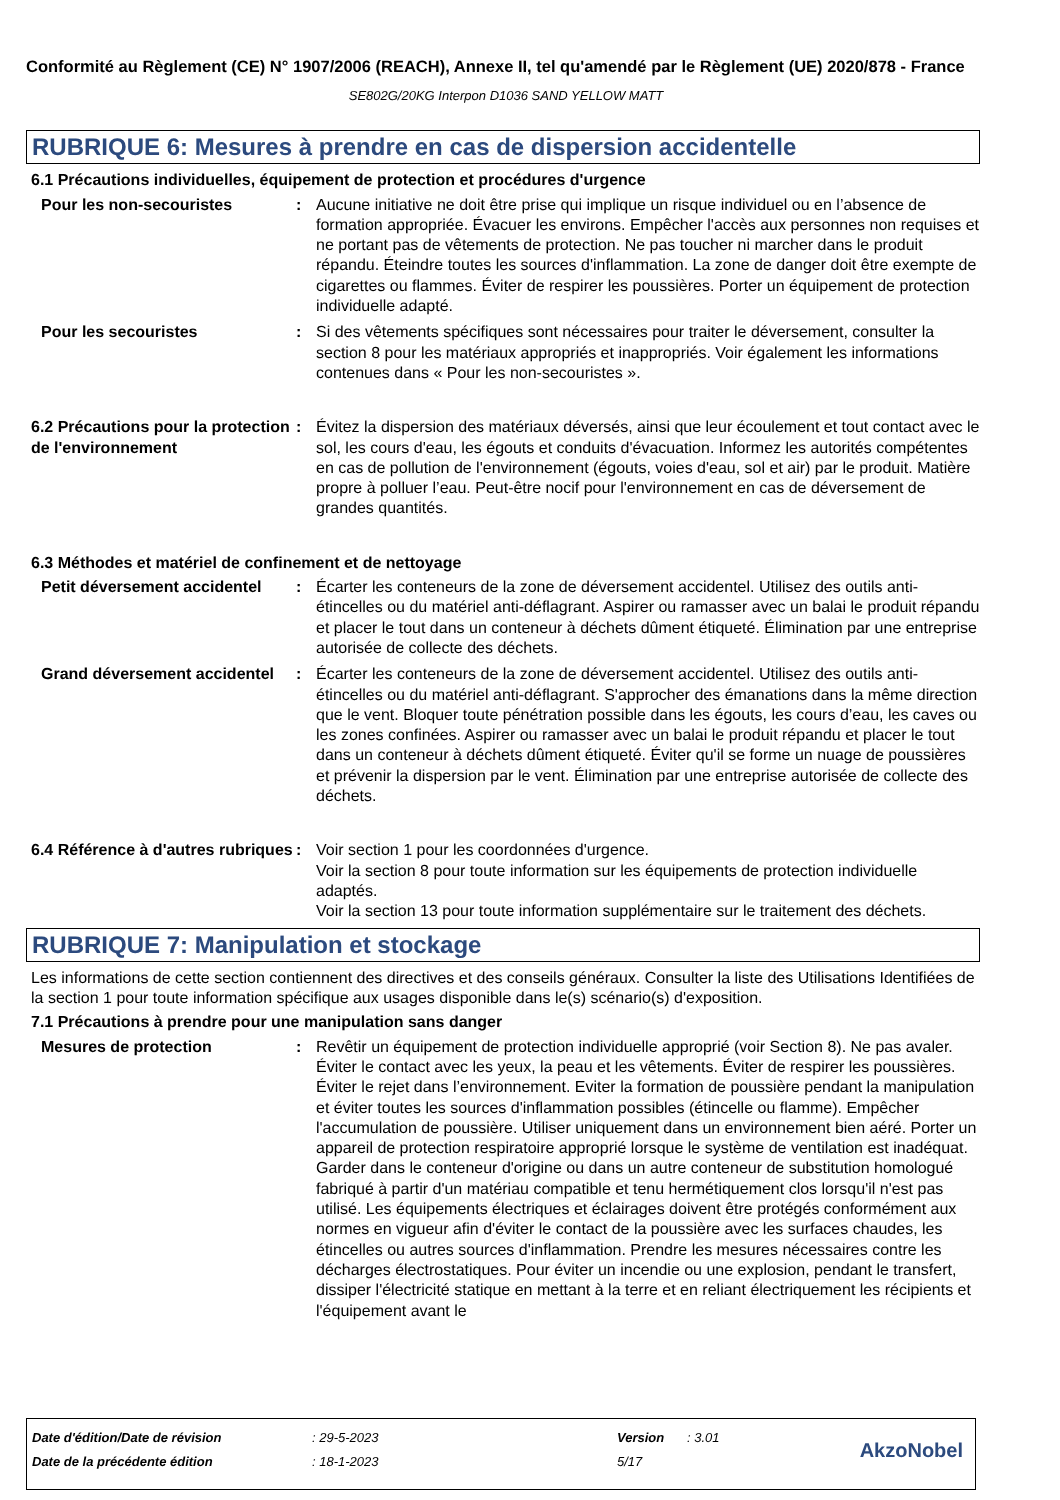Conformité au Règlement (CE) N° 1907/2006 (REACH), Annexe II, tel qu'amendé par le Règlement (UE) 2020/878 - France
SE802G/20KG Interpon D1036 SAND YELLOW MATT
RUBRIQUE 6: Mesures à prendre en cas de dispersion accidentelle
6.1 Précautions individuelles, équipement de protection et procédures d'urgence
Pour les non-secouristes : Aucune initiative ne doit être prise qui implique un risque individuel ou en l’absence de formation appropriée. Évacuer les environs. Empêcher l'accès aux personnes non requises et ne portant pas de vêtements de protection. Ne pas toucher ni marcher dans le produit répandu. Éteindre toutes les sources d'inflammation. La zone de danger doit être exempte de cigarettes ou flammes. Éviter de respirer les poussières. Porter un équipement de protection individuelle adapté.
Pour les secouristes : Si des vêtements spécifiques sont nécessaires pour traiter le déversement, consulter la section 8 pour les matériaux appropriés et inappropriés. Voir également les informations contenues dans « Pour les non-secouristes ».
6.2 Précautions pour la protection de l'environnement
: Évitez la dispersion des matériaux déversés, ainsi que leur écoulement et tout contact avec le sol, les cours d'eau, les égouts et conduits d'évacuation. Informez les autorités compétentes en cas de pollution de l'environnement (égouts, voies d'eau, sol et air) par le produit. Matière propre à polluer l’eau. Peut-être nocif pour l'environnement en cas de déversement de grandes quantités.
6.3 Méthodes et matériel de confinement et de nettoyage
Petit déversement accidentel
: Écarter les conteneurs de la zone de déversement accidentel. Utilisez des outils anti-étincelles ou du matériel anti-déflagrant. Aspirer ou ramasser avec un balai le produit répandu et placer le tout dans un conteneur à déchets dûment étiqueté. Élimination par une entreprise autorisée de collecte des déchets.
Grand déversement accidentel
: Écarter les conteneurs de la zone de déversement accidentel. Utilisez des outils anti-étincelles ou du matériel anti-déflagrant. S'approcher des émanations dans la même direction que le vent. Bloquer toute pénétration possible dans les égouts, les cours d’eau, les caves ou les zones confinées. Aspirer ou ramasser avec un balai le produit répandu et placer le tout dans un conteneur à déchets dûment étiqueté. Éviter qu'il se forme un nuage de poussières et prévenir la dispersion par le vent. Élimination par une entreprise autorisée de collecte des déchets.
6.4 Référence à d'autres rubriques
: Voir section 1 pour les coordonnées d'urgence.
Voir la section 8 pour toute information sur les équipements de protection individuelle adaptés.
Voir la section 13 pour toute information supplémentaire sur le traitement des déchets.
RUBRIQUE 7: Manipulation et stockage
Les informations de cette section contiennent des directives et des conseils généraux. Consulter la liste des Utilisations Identifiées de la section 1 pour toute information spécifique aux usages disponible dans le(s) scénario(s) d'exposition.
7.1 Précautions à prendre pour une manipulation sans danger
Mesures de protection : Revêtir un équipement de protection individuelle approprié (voir Section 8). Ne pas avaler. Éviter le contact avec les yeux, la peau et les vêtements. Éviter de respirer les poussières. Éviter le rejet dans l’environnement. Eviter la formation de poussière pendant la manipulation et éviter toutes les sources d'inflammation possibles (étincelle ou flamme). Empêcher l'accumulation de poussière. Utiliser uniquement dans un environnement bien aéré. Porter un appareil de protection respiratoire approprié lorsque le système de ventilation est inadéquat. Garder dans le conteneur d'origine ou dans un autre conteneur de substitution homologué fabriqué à partir d'un matériau compatible et tenu hermétiquement clos lorsqu'il n'est pas utilisé. Les équipements électriques et éclairages doivent être protégés conformément aux normes en vigueur afin d'éviter le contact de la poussière avec les surfaces chaudes, les étincelles ou autres sources d'inflammation. Prendre les mesures nécessaires contre les décharges électrostatiques. Pour éviter un incendie ou une explosion, pendant le transfert, dissiper l'électricité statique en mettant à la terre et en reliant électriquement les récipients et l'équipement avant le
| Date d'édition/Date de révision | : 29-5-2023 | Version | : 3.01 |
| Date de la précédente édition | : 18-1-2023 | 5/17 | |
AkzoNobel